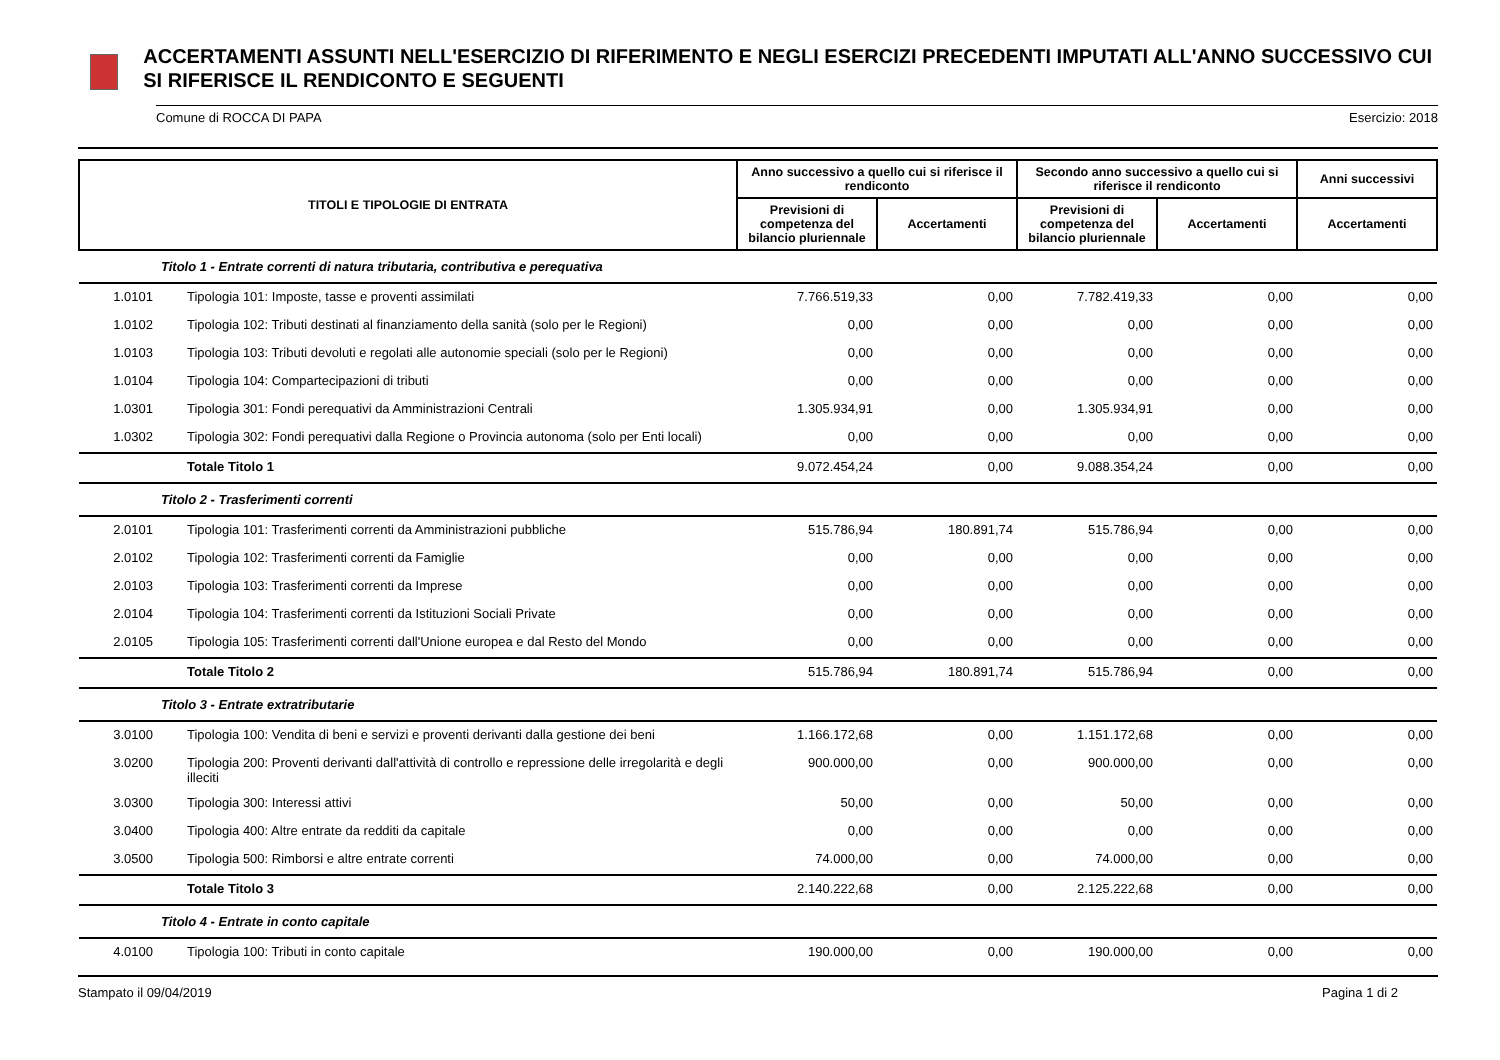ACCERTAMENTI ASSUNTI NELL'ESERCIZIO DI RIFERIMENTO E NEGLI ESERCIZI PRECEDENTI IMPUTATI ALL'ANNO SUCCESSIVO CUI SI RIFERISCE IL RENDICONTO E SEGUENTI
Comune di ROCCA DI PAPA Esercizio: 2018
| TITOLI E TIPOLOGIE DI ENTRATA | | Anno successivo a quello cui si riferisce il rendiconto | | Secondo anno successivo a quello cui si riferisce il rendiconto | | Anni successivi |
| --- | --- | --- | --- | --- | --- | --- |
| | | Previsioni di competenza del bilancio pluriennale | Accertamenti | Previsioni di competenza del bilancio pluriennale | Accertamenti | Accertamenti |
| | Titolo 1 - Entrate correnti di natura tributaria, contributiva e perequativa | | | | | |
| 1.0101 | Tipologia 101: Imposte, tasse e proventi assimilati | 7.766.519,33 | 0,00 | 7.782.419,33 | 0,00 | 0,00 |
| 1.0102 | Tipologia 102: Tributi destinati al finanziamento della sanità (solo per le Regioni) | 0,00 | 0,00 | 0,00 | 0,00 | 0,00 |
| 1.0103 | Tipologia 103: Tributi devoluti e regolati alle autonomie speciali (solo per le Regioni) | 0,00 | 0,00 | 0,00 | 0,00 | 0,00 |
| 1.0104 | Tipologia 104: Compartecipazioni di tributi | 0,00 | 0,00 | 0,00 | 0,00 | 0,00 |
| 1.0301 | Tipologia 301: Fondi perequativi da Amministrazioni Centrali | 1.305.934,91 | 0,00 | 1.305.934,91 | 0,00 | 0,00 |
| 1.0302 | Tipologia 302: Fondi perequativi dalla Regione o Provincia autonoma (solo per Enti locali) | 0,00 | 0,00 | 0,00 | 0,00 | 0,00 |
| | Totale Titolo 1 | 9.072.454,24 | 0,00 | 9.088.354,24 | 0,00 | 0,00 |
| | Titolo 2 - Trasferimenti correnti | | | | | |
| 2.0101 | Tipologia 101: Trasferimenti correnti da Amministrazioni pubbliche | 515.786,94 | 180.891,74 | 515.786,94 | 0,00 | 0,00 |
| 2.0102 | Tipologia 102: Trasferimenti correnti da Famiglie | 0,00 | 0,00 | 0,00 | 0,00 | 0,00 |
| 2.0103 | Tipologia 103: Trasferimenti correnti da Imprese | 0,00 | 0,00 | 0,00 | 0,00 | 0,00 |
| 2.0104 | Tipologia 104: Trasferimenti correnti da Istituzioni Sociali Private | 0,00 | 0,00 | 0,00 | 0,00 | 0,00 |
| 2.0105 | Tipologia 105: Trasferimenti correnti dall'Unione europea e dal Resto del Mondo | 0,00 | 0,00 | 0,00 | 0,00 | 0,00 |
| | Totale Titolo 2 | 515.786,94 | 180.891,74 | 515.786,94 | 0,00 | 0,00 |
| | Titolo 3 - Entrate extratributarie | | | | | |
| 3.0100 | Tipologia 100: Vendita di beni e servizi e proventi derivanti dalla gestione dei beni | 1.166.172,68 | 0,00 | 1.151.172,68 | 0,00 | 0,00 |
| 3.0200 | Tipologia 200: Proventi derivanti dall'attività di controllo e repressione delle irregolarità e degli illeciti | 900.000,00 | 0,00 | 900.000,00 | 0,00 | 0,00 |
| 3.0300 | Tipologia 300: Interessi attivi | 50,00 | 0,00 | 50,00 | 0,00 | 0,00 |
| 3.0400 | Tipologia 400: Altre entrate da redditi da capitale | 0,00 | 0,00 | 0,00 | 0,00 | 0,00 |
| 3.0500 | Tipologia 500: Rimborsi e altre entrate correnti | 74.000,00 | 0,00 | 74.000,00 | 0,00 | 0,00 |
| | Totale Titolo 3 | 2.140.222,68 | 0,00 | 2.125.222,68 | 0,00 | 0,00 |
| | Titolo 4 - Entrate in conto capitale | | | | | |
| 4.0100 | Tipologia 100: Tributi in conto capitale | 190.000,00 | 0,00 | 190.000,00 | 0,00 | 0,00 |
Stampato il 09/04/2019 Pagina 1 di 2